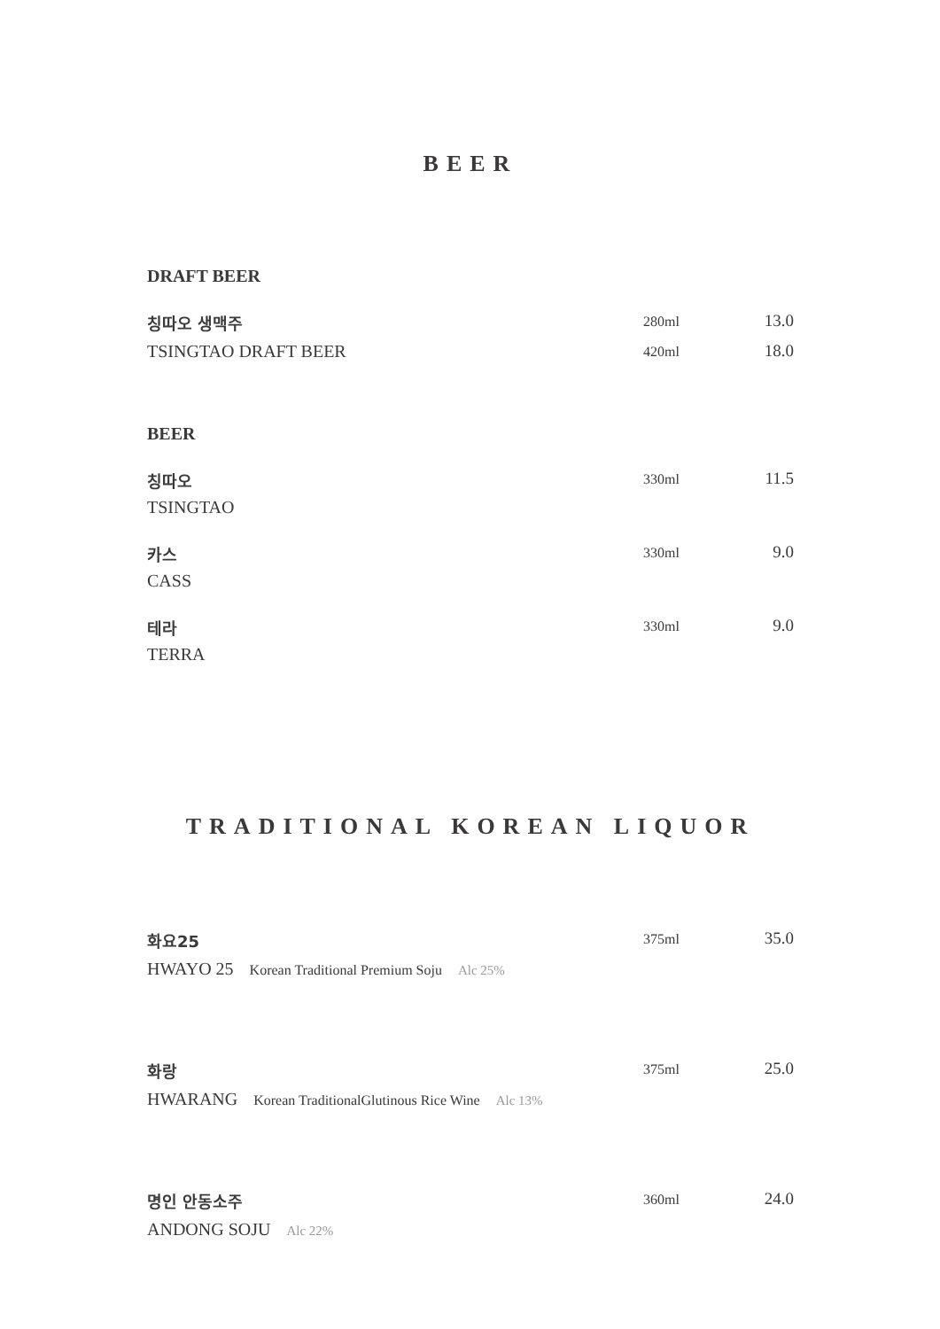BEER
DRAFT BEER
칭따오 생맥주
280ml
13.0
TSINGTAO DRAFT BEER
420ml
18.0
BEER
칭따오
330ml
11.5
TSINGTAO
카스
330ml
9.0
CASS
테라
330ml
9.0
TERRA
TRADITIONAL KOREAN LIQUOR
화요25
375ml
35.0
HWAYO 25 Korean Traditional Premium Soju Alc 25%
화랑
375ml
25.0
HWARANG Korean TraditionalGlutinous Rice Wine Alc 13%
명인 안동소주
360ml
24.0
ANDONG SOJU Alc 22%